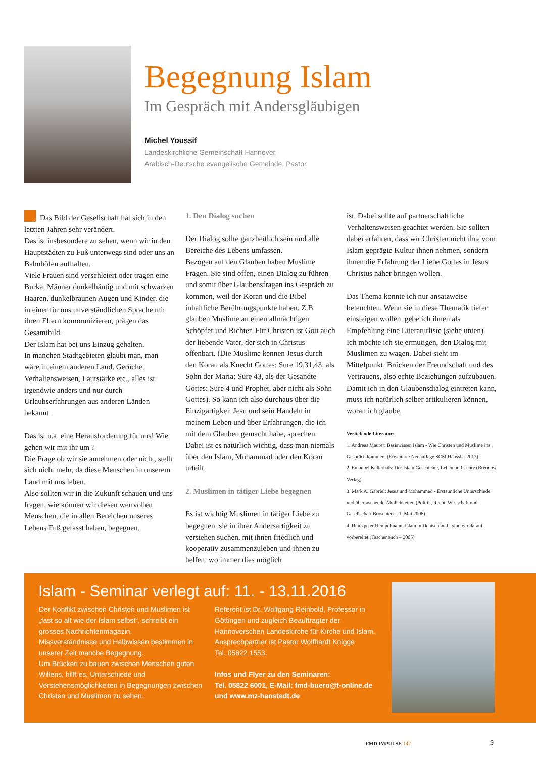Begegnung Islam
Im Gespräch mit Andersgläubigen
Michel Youssif
Landeskirchliche Gemeinschaft Hannover,
Arabisch-Deutsche evangelische Gemeinde, Pastor
Das Bild der Gesellschaft hat sich in den letzten Jahren sehr verändert.
Das ist insbesondere zu sehen, wenn wir in den Hauptstädten zu Fuß unterwegs sind oder uns an Bahnhöfen aufhalten.
Viele Frauen sind verschleiert oder tragen eine Burka, Männer dunkelhäutig und mit schwarzen Haaren, dunkelbraunen Augen und Kinder, die in einer für uns unverständlichen Sprache mit ihren Eltern kommunizieren, prägen das Gesamtbild.
Der Islam hat bei uns Einzug gehalten.
In manchen Stadtgebieten glaubt man, man wäre in einem anderen Land. Gerüche, Verhaltensweisen, Lautstärke etc., alles ist irgendwie anders und nur durch Urlaubserfahrungen aus anderen Länden bekannt.
Das ist u.a. eine Herausforderung für uns! Wie gehen wir mit ihr um ?
Die Frage ob wir sie annehmen oder nicht, stellt sich nicht mehr, da diese Menschen in unserem Land mit uns leben.
Also sollten wir in die Zukunft schauen und uns fragen, wie können wir diesen wertvollen Menschen, die in allen Bereichen unseres Lebens Fuß gefasst haben, begegnen.
1. Den Dialog suchen
Der Dialog sollte ganzheitlich sein und alle Bereiche des Lebens umfassen.
Bezogen auf den Glauben haben Muslime Fragen. Sie sind offen, einen Dialog zu führen und somit über Glaubensfragen ins Gespräch zu kommen, weil der Koran und die Bibel inhaltliche Berührungspunkte haben. Z.B. glauben Muslime an einen allmächtigen Schöpfer und Richter. Für Christen ist Gott auch der liebende Vater, der sich in Christus offenbart. (Die Muslime kennen Jesus durch den Koran als Knecht Gottes: Sure 19,31,43, als Sohn der Maria: Sure 43, als der Gesandte Gottes: Sure 4 und Prophet, aber nicht als Sohn Gottes). So kann ich also durchaus über die Einzigartigkeit Jesu und sein Handeln in meinem Leben und über Erfahrungen, die ich mit dem Glauben gemacht habe, sprechen. Dabei ist es natürlich wichtig, dass man niemals über den Islam, Muhammad oder den Koran urteilt.
2. Muslimen in tätiger Liebe begegnen
Es ist wichtig Muslimen in tätiger Liebe zu begegnen, sie in ihrer Andersartigkeit zu verstehen suchen, mit ihnen friedlich und kooperativ zusammenzuleben und ihnen zu helfen, wo immer dies möglich
ist. Dabei sollte auf partnerschaftliche Verhaltensweisen geachtet werden. Sie sollten dabei erfahren, dass wir Christen nicht ihre vom Islam geprägte Kultur ihnen nehmen, sondern ihnen die Erfahrung der Liebe Gottes in Jesus Christus näher bringen wollen.
Das Thema konnte ich nur ansatzweise beleuchten. Wenn sie in diese Thematik tiefer einsteigen wollen, gebe ich ihnen als Empfehlung eine Literaturliste (siehe unten). Ich möchte ich sie ermutigen, den Dialog mit Muslimen zu wagen. Dabei steht im Mittelpunkt, Brücken der Freundschaft und des Vertrauens, also echte Beziehungen aufzubauen. Damit ich in den Glaubensdialog eintreten kann, muss ich natürlich selber artikulieren können, woran ich glaube.
Vertiefende Literatur:
1. Andreas Maurer: Basiswissen Islam - Wie Christen und Muslime ins Gespräch kommen. (Erweiterte Neuauflage SCM Hänssler 2012)
2. Emanuel Kellerhals: Der Islam Geschichte, Leben und Lehre (Brendow Verlag)
3. Mark A. Gabriel: Jesus und Mohammed - Erstaunliche Unterschiede und überraschende Ähnlichkeiten (Politik, Recht, Wirtschaft und Gesellschaft Broschiert – 1. Mai 2006)
4. Heinzpeter Hempelmann: Islam in Deutschland - sind wir darauf vorbereitet (Taschenbuch – 2005)
Islam - Seminar verlegt auf: 11. - 13.11.2016
Der Konflikt zwischen Christen und Muslimen ist „fast so alt wie der Islam selbst“, schreibt ein grosses Nachrichtenmagazin.
Missverständnisse und Halbwissen bestimmen in unserer Zeit manche Begegnung.
Um Brücken zu bauen zwischen Menschen guten Willens, hilft es, Unterschiede und Verstehensmöglichkeiten in Begegnungen zwischen Christen und Muslimen zu sehen.
Referent ist Dr. Wolfgang Reinbold, Professor in Göttingen und zugleich Beauftragter der Hannoverschen Landeskirche für Kirche und Islam. Ansprechpartner ist Pastor Wolfhardt Knigge
Tel. 05822 1553.
Infos und Flyer zu den Seminaren:
Tel. 05822 6001, E-Mail: fmd-buero@t-online.de
und www.mz-hanstedt.de
FMD IMPULSE 147 9